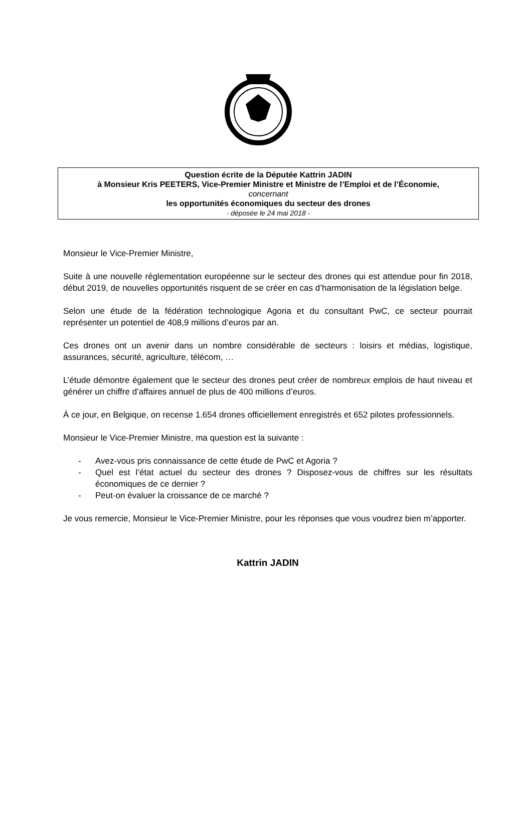Question écrite de la Députée Kattrin JADIN
à Monsieur Kris PEETERS, Vice-Premier Ministre et Ministre de l’Emploi et de l’Économie,
concernant
les opportunités économiques du secteur des drones
- déposée le 24 mai 2018 -
Monsieur le Vice-Premier Ministre,
Suite à une nouvelle réglementation européenne sur le secteur des drones qui est attendue pour fin 2018, début 2019, de nouvelles opportunités risquent de se créer en cas d’harmonisation de la législation belge.
Selon une étude de la fédération technologique Agoria et du consultant PwC, ce secteur pourrait représenter un potentiel de 408,9 millions d’euros par an.
Ces drones ont un avenir dans un nombre considérable de secteurs : loisirs et médias, logistique, assurances, sécurité, agriculture, télécom, …
L’étude démontre également que le secteur des drones peut créer de nombreux emplois de haut niveau et générer un chiffre d’affaires annuel de plus de 400 millions d’euros.
À ce jour, en Belgique, on recense 1.654 drones officiellement enregistrés et 652 pilotes professionnels.
Monsieur le Vice-Premier Ministre, ma question est la suivante :
- Avez-vous pris connaissance de cette étude de PwC et Agoria ?
- Quel est l’état actuel du secteur des drones ? Disposez-vous de chiffres sur les résultats économiques de ce dernier ?
- Peut-on évaluer la croissance de ce marché ?
Je vous remercie, Monsieur le Vice-Premier Ministre, pour les réponses que vous voudrez bien m’apporter.
Kattrin JADIN